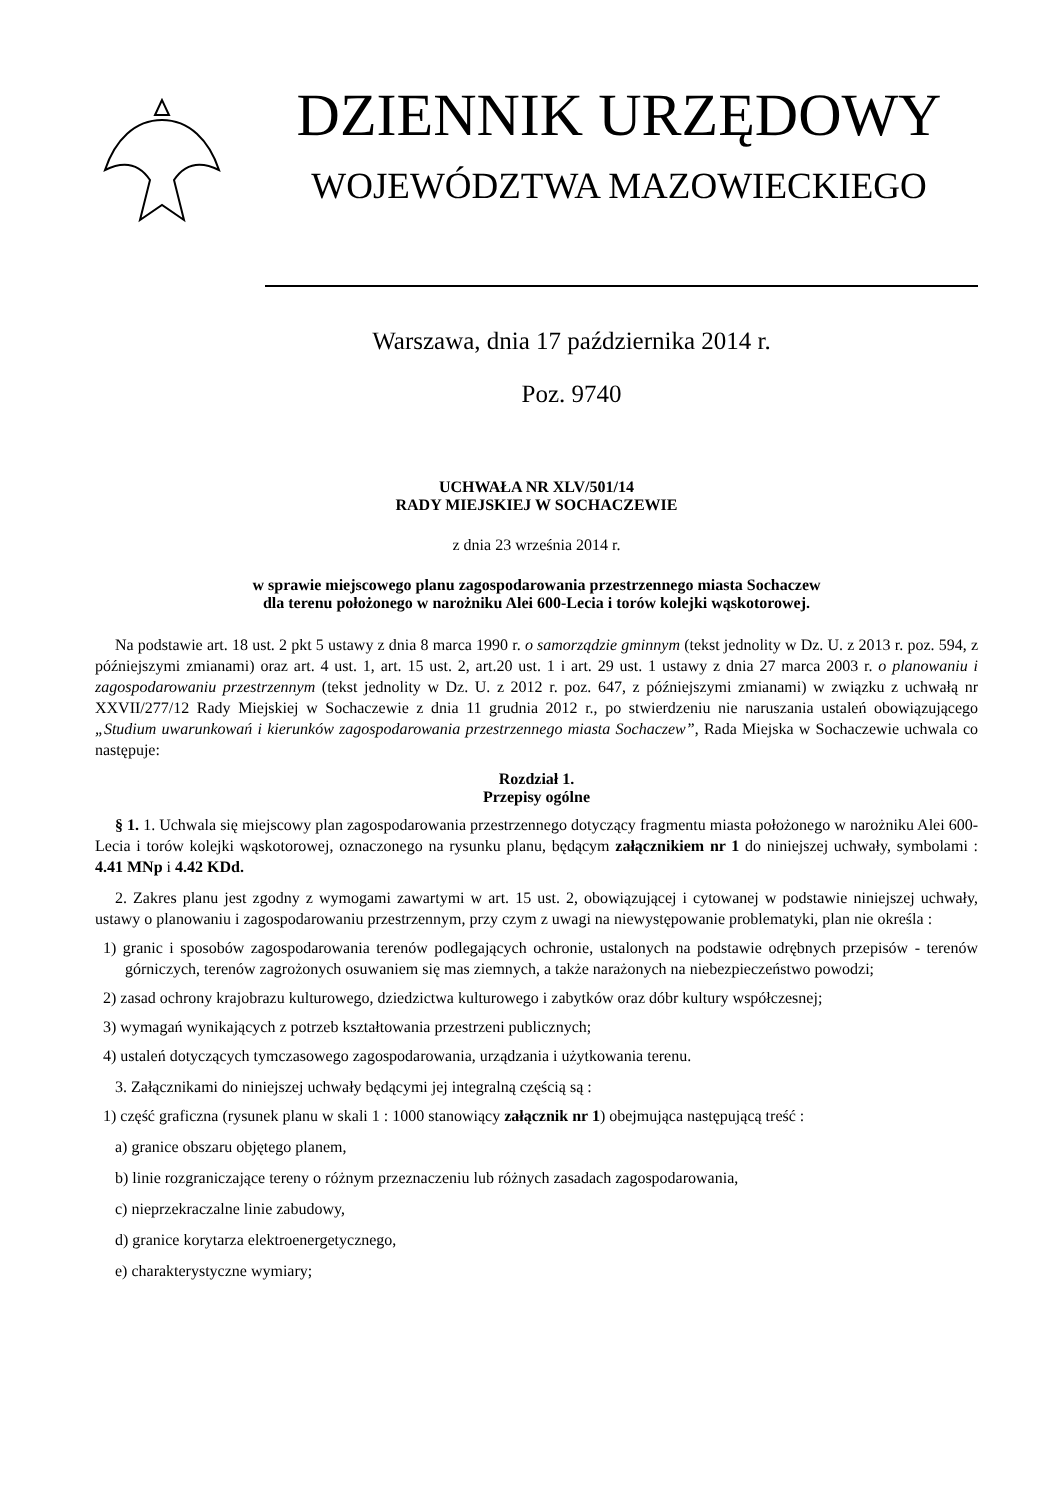DZIENNIK URZĘDOWY
WOJEWÓDZTWA MAZOWIECKIEGO
Warszawa, dnia 17 października 2014 r.
Poz. 9740
UCHWAŁA NR XLV/501/14
RADY MIEJSKIEJ W SOCHACZEWIE
z dnia 23 września 2014 r.
w sprawie miejscowego planu zagospodarowania przestrzennego miasta Sochaczew
dla terenu położonego w narożniku Alei 600-Lecia i torów kolejki wąskotorowej.
Na podstawie art. 18 ust. 2 pkt 5 ustawy z dnia 8 marca 1990 r. o samorządzie gminnym (tekst jednolity w Dz. U. z 2013 r. poz. 594, z późniejszymi zmianami) oraz art. 4 ust. 1, art. 15 ust. 2, art.20 ust. 1 i art. 29 ust. 1 ustawy z dnia 27 marca 2003 r. o planowaniu i zagospodarowaniu przestrzennym (tekst jednolity w Dz. U. z 2012 r. poz. 647, z późniejszymi zmianami) w związku z uchwałą nr XXVII/277/12 Rady Miejskiej w Sochaczewie z dnia 11 grudnia 2012 r., po stwierdzeniu nie naruszania ustaleń obowiązującego „Studium uwarunkowań i kierunków zagospodarowania przestrzennego miasta Sochaczew”, Rada Miejska w Sochaczewie uchwala co następuje:
Rozdział 1.
Przepisy ogólne
§ 1. 1. Uchwala się miejscowy plan zagospodarowania przestrzennego dotyczący fragmentu miasta położonego w narożniku Alei 600-Lecia i torów kolejki wąskotorowej, oznaczonego na rysunku planu, będącym załącznikiem nr 1 do niniejszej uchwały, symbolami : 4.41 MNp i 4.42 KDd.
2. Zakres planu jest zgodny z wymogami zawartymi w art. 15 ust. 2, obowiązującej i cytowanej w podstawie niniejszej uchwały, ustawy o planowaniu i zagospodarowaniu przestrzennym, przy czym z uwagi na niewystępowanie problematyki, plan nie określa :
1) granic i sposobów zagospodarowania terenów podlegających ochronie, ustalonych na podstawie odrębnych przepisów - terenów górniczych, terenów zagrożonych osuwaniem się mas ziemnych, a także narażonych na niebezpieczeństwo powodzi;
2) zasad ochrony krajobrazu kulturowego, dziedzictwa kulturowego i zabytków oraz dóbr kultury współczesnej;
3) wymagań wynikających z potrzeb kształtowania przestrzeni publicznych;
4) ustaleń dotyczących tymczasowego zagospodarowania, urządzania i użytkowania terenu.
3. Załącznikami do niniejszej uchwały będącymi jej integralną częścią są :
1) część graficzna (rysunek planu w skali 1 : 1000 stanowiący załącznik nr 1) obejmująca następującą treść :
a) granice obszaru objętego planem,
b) linie rozgraniczające tereny o różnym przeznaczeniu lub różnych zasadach zagospodarowania,
c) nieprzekraczalne linie zabudowy,
d) granice korytarza elektroenergetycznego,
e) charakterystyczne wymiary;